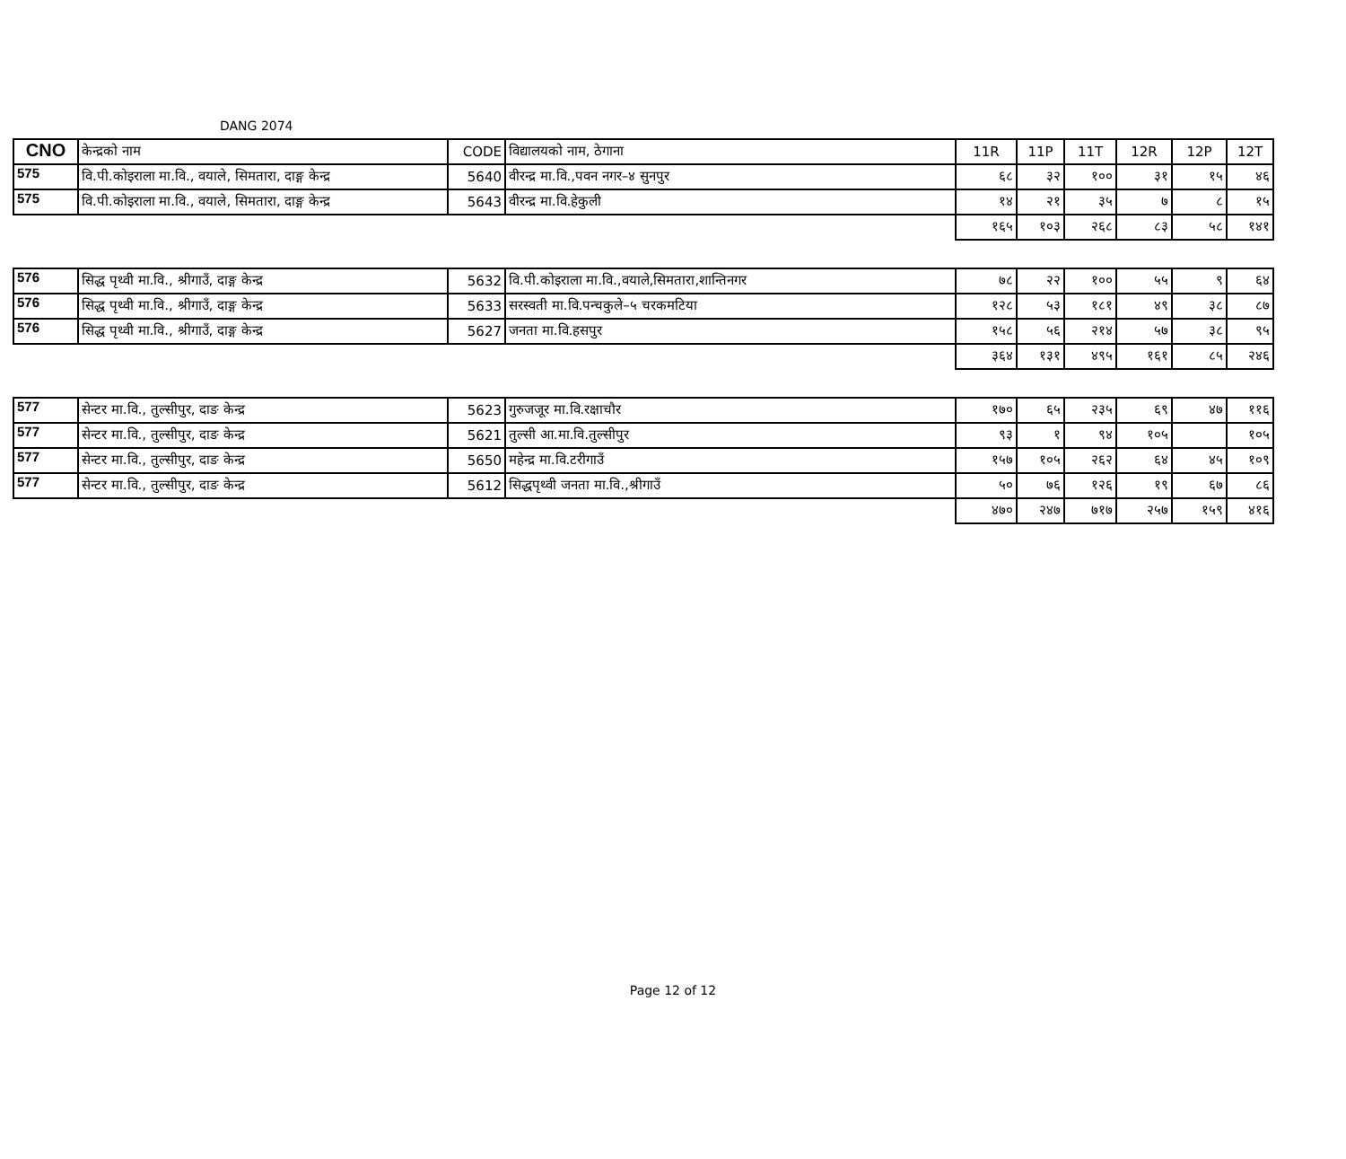DANG 2074
| CNO | केन्द्रको नाम | CODE | विद्यालयको नाम, ठेगाना | 11R | 11P | 11T | 12R | 12P | 12T |
| --- | --- | --- | --- | --- | --- | --- | --- | --- | --- |
| 575 | वि.पी.कोइराला मा.वि., वयाले, सिमतारा, दाङ्ग केन्द्र | 5640 | वीरन्द्र मा.वि.,पवन नगर–४ सुनपुर | ६८ | ३२ | १०० | ३१ | १५ | ४६ |
| 575 | वि.पी.कोइराला मा.वि., वयाले, सिमतारा, दाङ्ग केन्द्र | 5643 | वीरन्द्र मा.वि.हेकुली | १४ | २१ | ३५ | ७ | ८ | १५ |
| | | | | १६५ | १०३ | २६८ | ८३ | ५८ | १४१ |
| 576 | सिद्ध पृथ्वी मा.वि., श्रीगाउँ, दाङ्ग केन्द्र | 5632 | वि.पी.कोइराला मा.वि.,वयाले,सिमतारा,शान्तिनगर | ७८ | २२ | १०० | ५५ | ९ | ६४ |
| 576 | सिद्ध पृथ्वी मा.वि., श्रीगाउँ, दाङ्ग केन्द्र | 5633 | सरस्वती मा.वि.पन्चकुले–५ चरकमटिया | १२८ | ५३ | १८१ | ४९ | ३८ | ८७ |
| 576 | सिद्ध पृथ्वी मा.वि., श्रीगाउँ, दाङ्ग केन्द्र | 5627 | जनता मा.वि.हसपुर | १५८ | ५६ | २१४ | ५७ | ३८ | ९५ |
| | | | | ३६४ | १३१ | ४९५ | १६१ | ८५ | २४६ |
| 577 | सेन्टर मा.वि., तुल्सीपुर, दाङ केन्द्र | 5623 | गुरुजजूर मा.वि.रक्षाचौर | १७० | ६५ | २३५ | ६९ | ४७ | ११६ |
| 577 | सेन्टर मा.वि., तुल्सीपुर, दाङ केन्द्र | 5621 | तुल्सी आ.मा.वि.तुल्सीपुर | ९३ | १ | ९४ | १०५ | | १०५ |
| 577 | सेन्टर मा.वि., तुल्सीपुर, दाङ केन्द्र | 5650 | महेन्द्र मा.वि.टरीगाउँ | १५७ | १०५ | २६२ | ६४ | ४५ | १०९ |
| 577 | सेन्टर मा.वि., तुल्सीपुर, दाङ केन्द्र | 5612 | सिद्धपृथ्वी जनता मा.वि.,श्रीगाउँ | ५० | ७६ | १२६ | १९ | ६७ | ८६ |
| | | | | ४७० | २४७ | ७१७ | २५७ | १५९ | ४१६ |
Page 12 of 12